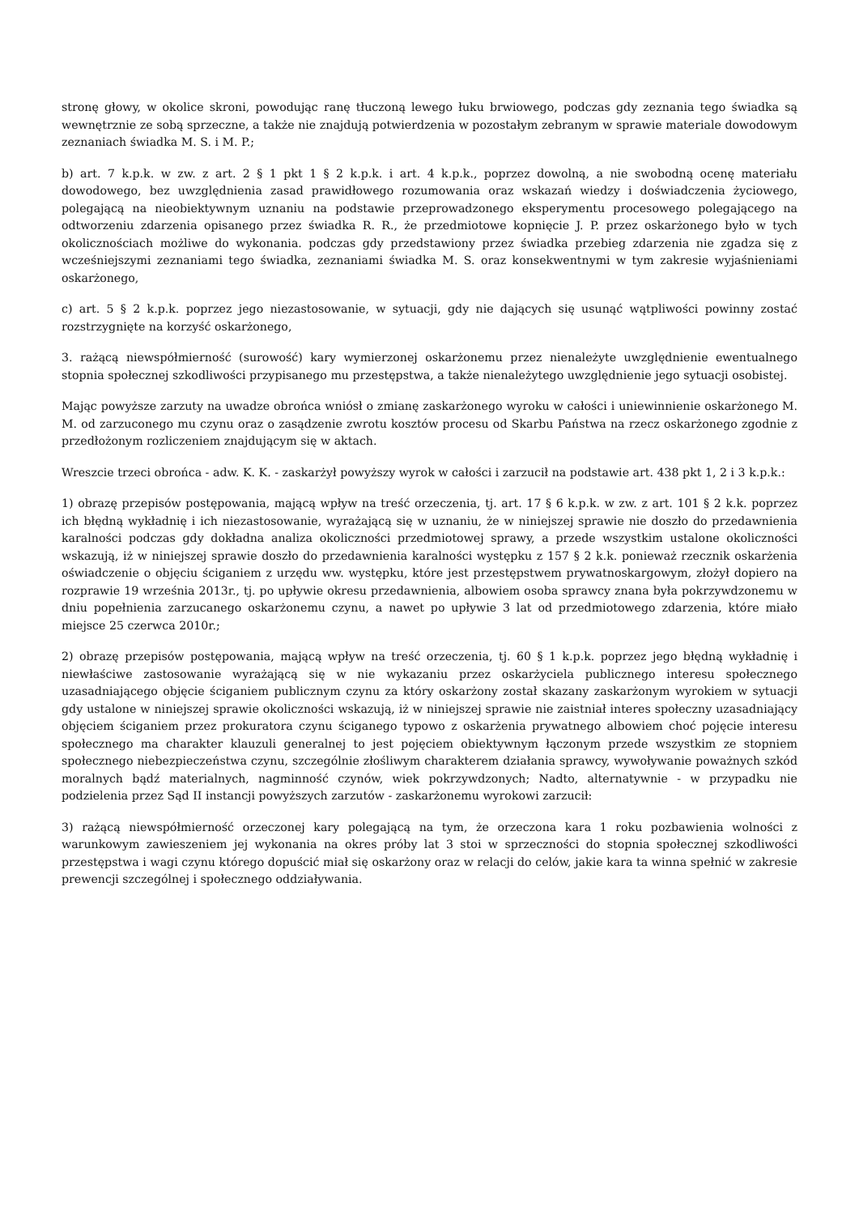stronę głowy, w okolice skroni, powodując ranę tłuczoną lewego łuku brwiowego, podczas gdy zeznania tego świadka są wewnętrznie ze sobą sprzeczne, a także nie znajdują potwierdzenia w pozostałym zebranym w sprawie materiale dowodowym zeznaniach świadka M. S. i M. P.;
b) art. 7 k.p.k. w zw. z art. 2 § 1 pkt 1 § 2 k.p.k. i art. 4 k.p.k., poprzez dowolną, a nie swobodną ocenę materiału dowodowego, bez uwzględnienia zasad prawidłowego rozumowania oraz wskazań wiedzy i doświadczenia życiowego, polegającą na nieobiektywnym uznaniu na podstawie przeprowadzonego eksperymentu procesowego polegającego na odtworzeniu zdarzenia opisanego przez świadka R. R., że przedmiotowe kopnięcie J. P. przez oskarżonego było w tych okolicznościach możliwe do wykonania. podczas gdy przedstawiony przez świadka przebieg zdarzenia nie zgadza się z wcześniejszymi zeznaniami tego świadka, zeznaniami świadka M. S. oraz konsekwentnymi w tym zakresie wyjaśnieniami oskarżonego,
c) art. 5 § 2 k.p.k. poprzez jego niezastosowanie, w sytuacji, gdy nie dających się usunąć wątpliwości powinny zostać rozstrzygnięte na korzyść oskarżonego,
3. rażącą niewspółmierność (surowość) kary wymierzonej oskarżonemu przez nienależyte uwzględnienie ewentualnego stopnia społecznej szkodliwości przypisanego mu przestępstwa, a także nienależytego uwzględnienie jego sytuacji osobistej.
Mając powyższe zarzuty na uwadze obrońca wniósł o zmianę zaskarżonego wyroku w całości i uniewinnienie oskarżonego M. M. od zarzuconego mu czynu oraz o zasądzenie zwrotu kosztów procesu od Skarbu Państwa na rzecz oskarżonego zgodnie z przedłożonym rozliczeniem znajdującym się w aktach.
Wreszcie trzeci obrońca - adw. K. K. - zaskarżył powyższy wyrok w całości i zarzucił na podstawie art. 438 pkt 1, 2 i 3 k.p.k.:
1) obrazę przepisów postępowania, mającą wpływ na treść orzeczenia, tj. art. 17 § 6 k.p.k. w zw. z art. 101 § 2 k.k. poprzez ich błędną wykładnię i ich niezastosowanie, wyrażającą się w uznaniu, że w niniejszej sprawie nie doszło do przedawnienia karalności podczas gdy dokładna analiza okoliczności przedmiotowej sprawy, a przede wszystkim ustalone okoliczności wskazują, iż w niniejszej sprawie doszło do przedawnienia karalności występku z 157 § 2 k.k. ponieważ rzecznik oskarżenia oświadczenie o objęciu ściganiem z urzędu ww. występku, które jest przestępstwem prywatnoskargowym, złożył dopiero na rozprawie 19 września 2013r., tj. po upływie okresu przedawnienia, albowiem osoba sprawcy znana była pokrzywdzonemu w dniu popełnienia zarzucanego oskarżonemu czynu, a nawet po upływie 3 lat od przedmiotowego zdarzenia, które miało miejsce 25 czerwca 2010r.;
2) obrazę przepisów postępowania, mającą wpływ na treść orzeczenia, tj. 60 § 1 k.p.k. poprzez jego błędną wykładnię i niewłaściwe zastosowanie wyrażającą się w nie wykazaniu przez oskarżyciela publicznego interesu społecznego uzasadniającego objęcie ściganiem publicznym czynu za który oskarżony został skazany zaskarżonym wyrokiem w sytuacji gdy ustalone w niniejszej sprawie okoliczności wskazują, iż w niniejszej sprawie nie zaistniał interes społeczny uzasadniający objęciem ściganiem przez prokuratora czynu ściganego typowo z oskarżenia prywatnego albowiem choć pojęcie interesu społecznego ma charakter klauzuli generalnej to jest pojęciem obiektywnym łączonym przede wszystkim ze stopniem społecznego niebezpieczeństwa czynu, szczególnie złośliwym charakterem działania sprawcy, wywoływanie poważnych szkód moralnych bądź materialnych, nagminność czynów, wiek pokrzywdzonych; Nadto, alternatywnie - w przypadku nie podzielenia przez Sąd II instancji powyższych zarzutów - zaskarżonemu wyrokowi zarzucił:
3) rażącą niewspółmierność orzeczonej kary polegającą na tym, że orzeczona kara 1 roku pozbawienia wolności z warunkowym zawieszeniem jej wykonania na okres próby lat 3 stoi w sprzeczności do stopnia społecznej szkodliwości przestępstwa i wagi czynu którego dopuścić miał się oskarżony oraz w relacji do celów, jakie kara ta winna spełnić w zakresie prewencji szczególnej i społecznego oddziaływania.